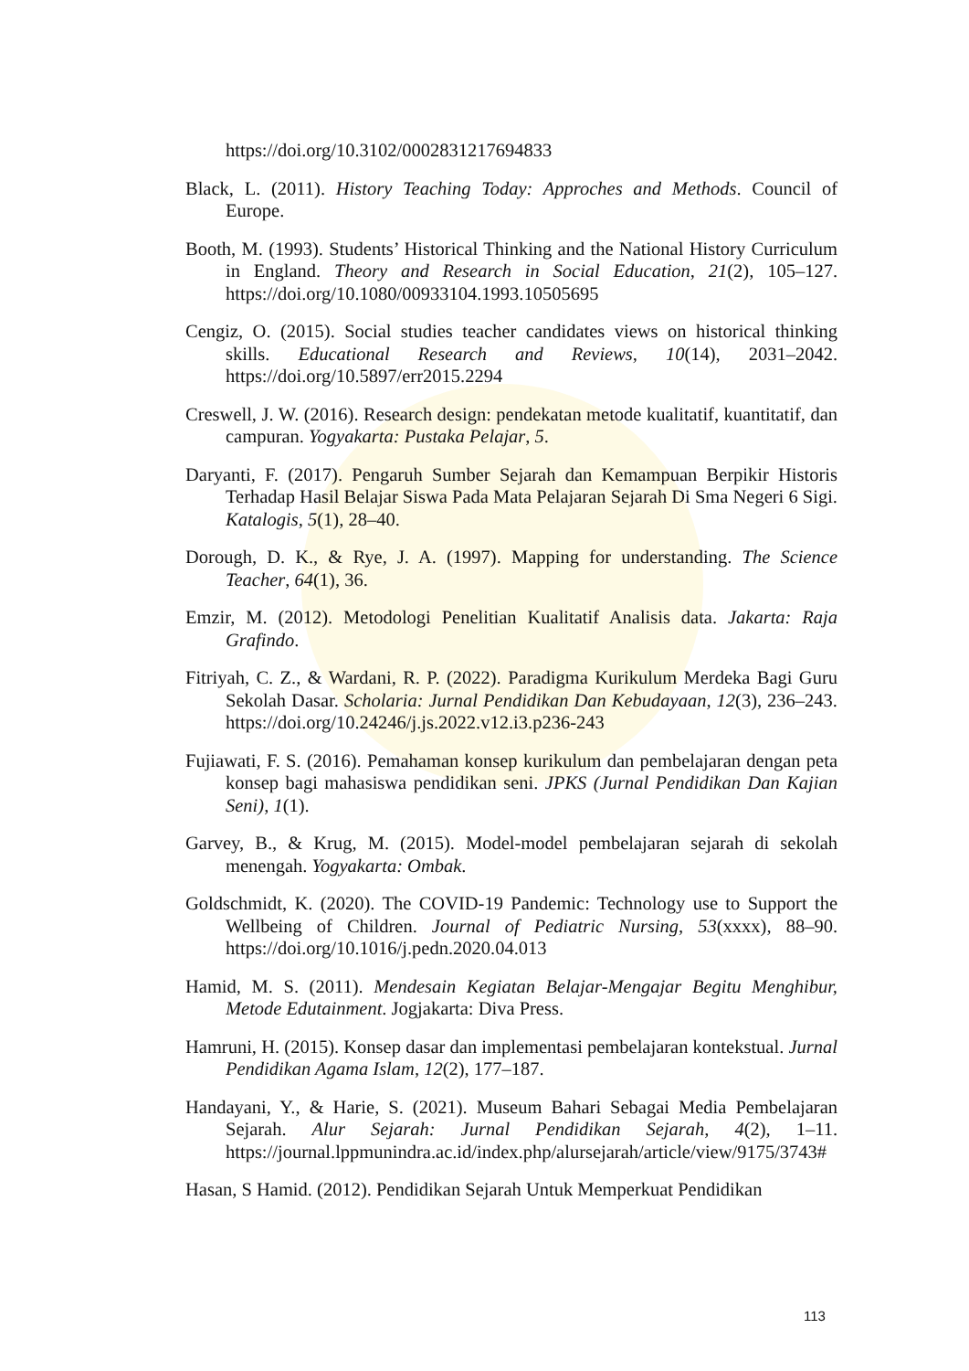https://doi.org/10.3102/0002831217694833
Black, L. (2011). History Teaching Today: Approches and Methods. Council of Europe.
Booth, M. (1993). Students’ Historical Thinking and the National History Curriculum in England. Theory and Research in Social Education, 21(2), 105–127. https://doi.org/10.1080/00933104.1993.10505695
Cengiz, O. (2015). Social studies teacher candidates views on historical thinking skills. Educational Research and Reviews, 10(14), 2031–2042. https://doi.org/10.5897/err2015.2294
Creswell, J. W. (2016). Research design: pendekatan metode kualitatif, kuantitatif, dan campuran. Yogyakarta: Pustaka Pelajar, 5.
Daryanti, F. (2017). Pengaruh Sumber Sejarah dan Kemampuan Berpikir Historis Terhadap Hasil Belajar Siswa Pada Mata Pelajaran Sejarah Di Sma Negeri 6 Sigi. Katalogis, 5(1), 28–40.
Dorough, D. K., & Rye, J. A. (1997). Mapping for understanding. The Science Teacher, 64(1), 36.
Emzir, M. (2012). Metodologi Penelitian Kualitatif Analisis data. Jakarta: Raja Grafindo.
Fitriyah, C. Z., & Wardani, R. P. (2022). Paradigma Kurikulum Merdeka Bagi Guru Sekolah Dasar. Scholaria: Jurnal Pendidikan Dan Kebudayaan, 12(3), 236–243. https://doi.org/10.24246/j.js.2022.v12.i3.p236-243
Fujiawati, F. S. (2016). Pemahaman konsep kurikulum dan pembelajaran dengan peta konsep bagi mahasiswa pendidikan seni. JPKS (Jurnal Pendidikan Dan Kajian Seni), 1(1).
Garvey, B., & Krug, M. (2015). Model-model pembelajaran sejarah di sekolah menengah. Yogyakarta: Ombak.
Goldschmidt, K. (2020). The COVID-19 Pandemic: Technology use to Support the Wellbeing of Children. Journal of Pediatric Nursing, 53(xxxx), 88–90. https://doi.org/10.1016/j.pedn.2020.04.013
Hamid, M. S. (2011). Mendesain Kegiatan Belajar-Mengajar Begitu Menghibur, Metode Edutainment. Jogjakarta: Diva Press.
Hamruni, H. (2015). Konsep dasar dan implementasi pembelajaran kontekstual. Jurnal Pendidikan Agama Islam, 12(2), 177–187.
Handayani, Y., & Harie, S. (2021). Museum Bahari Sebagai Media Pembelajaran Sejarah. Alur Sejarah: Jurnal Pendidikan Sejarah, 4(2), 1–11. https://journal.lppmunindra.ac.id/index.php/alursejarah/article/view/9175/3743#
Hasan, S Hamid. (2012). Pendidikan Sejarah Untuk Memperkuat Pendidikan
113